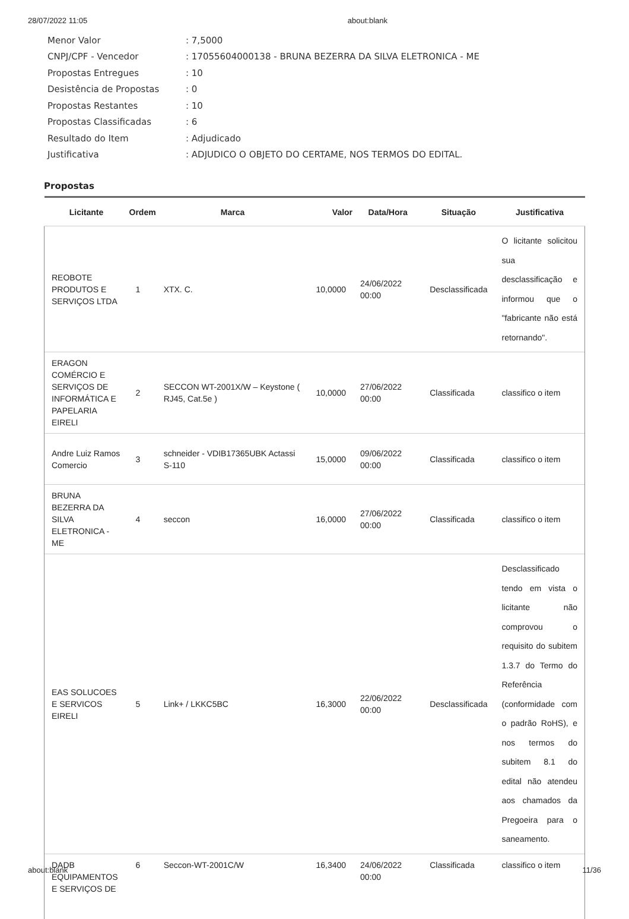28/07/2022 11:05 about:blank
Menor Valor: 7,5000
CNPJ/CPF - Vencedor: 17055604000138 - BRUNA BEZERRA DA SILVA ELETRONICA - ME
Propostas Entregues: 10
Desistência de Propostas: 0
Propostas Restantes: 10
Propostas Classificadas: 6
Resultado do Item: Adjudicado
Justificativa: ADJUDICO O OBJETO DO CERTAME, NOS TERMOS DO EDITAL.
Propostas
| Licitante | Ordem | Marca | Valor | Data/Hora | Situação | Justificativa |
| --- | --- | --- | --- | --- | --- | --- |
| REOBOTE PRODUTOS E SERVIÇOS LTDA | 1 | XTX. C. | 10,0000 | 24/06/2022 00:00 | Desclassificada | O licitante solicitou sua desclassificação e informou que o "fabricante não está retornando". |
| ERAGON COMÉRCIO E SERVIÇOS DE INFORMÁTICA E PAPELARIA EIRELI | 2 | SECCON WT-2001X/W – Keystone ( RJ45, Cat.5e ) | 10,0000 | 27/06/2022 00:00 | Classificada | classifico o item |
| Andre Luiz Ramos Comercio | 3 | schneider - VDIB17365UBK Actassi S-110 | 15,0000 | 09/06/2022 00:00 | Classificada | classifico o item |
| BRUNA BEZERRA DA SILVA ELETRONICA - ME | 4 | seccon | 16,0000 | 27/06/2022 00:00 | Classificada | classifico o item |
| EAS SOLUCOES E SERVICOS EIRELI | 5 | Link+ / LKKC5BC | 16,3000 | 22/06/2022 00:00 | Desclassificada | Desclassificado tendo em vista o licitante não comprovou o requisito do subitem 1.3.7 do Termo do Referência (conformidade com o padrão RoHS), e nos termos do subitem 8.1 do edital não atendeu aos chamados da Pregoeira para o saneamento. |
| DADB EQUIPAMENTOS E SERVIÇOS DE | 6 | Seccon-WT-2001C/W | 16,3400 | 24/06/2022 00:00 | Classificada | classifico o item |
about:blank 11/36